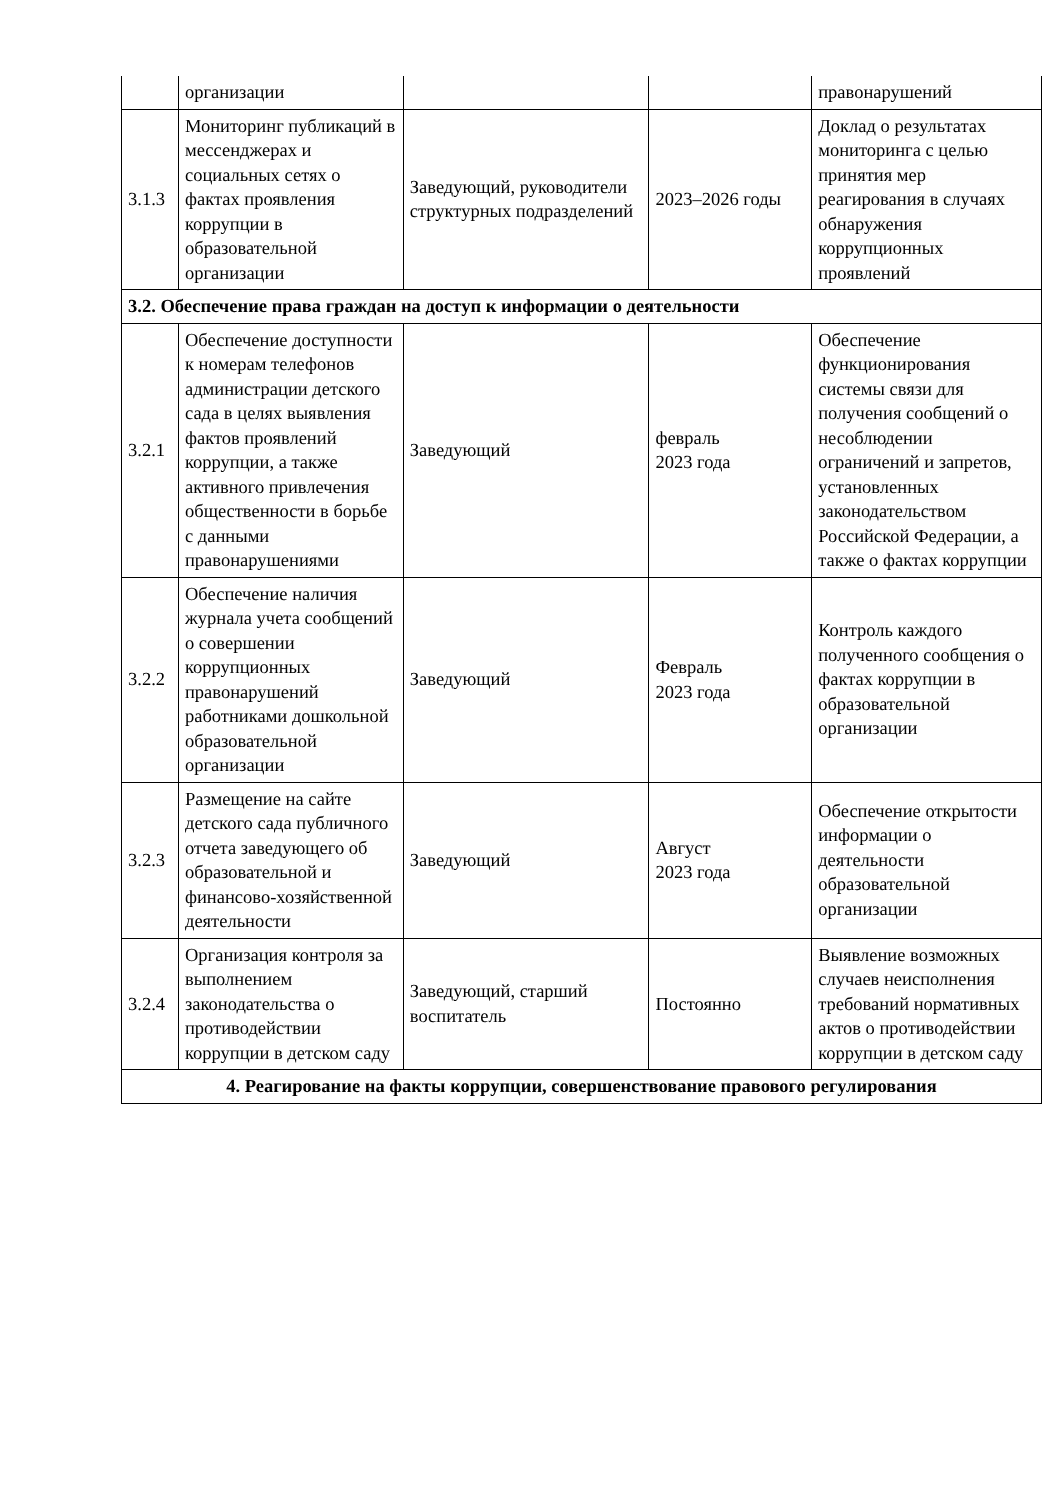| | организации | | | правонарушений |
| 3.1.3 | Мониторинг публикаций в мессенджерах и социальных сетях о фактах проявления коррупции в образовательной организации | Заведующий, руководители структурных подразделений | 2023–2026 годы | Доклад о результатах мониторинга с целью принятия мер реагирования в случаях обнаружения коррупционных проявлений |
| 3.2. Обеспечение права граждан на доступ к информации о деятельности | | | | |
| 3.2.1 | Обеспечение доступности к номерам телефонов администрации детского сада в целях выявления фактов проявлений коррупции, а также активного привлечения общественности в борьбе с данными правонарушениями | Заведующий | февраль 2023 года | Обеспечение функционирования системы связи для получения сообщений о несоблюдении ограничений и запретов, установленных законодательством Российской Федерации, а также о фактах коррупции |
| 3.2.2 | Обеспечение наличия журнала учета сообщений о совершении коррупционных правонарушений работниками дошкольной образовательной организации | Заведующий | Февраль 2023 года | Контроль каждого полученного сообщения о фактах коррупции в образовательной организации |
| 3.2.3 | Размещение на сайте детского сада публичного отчета заведующего об образовательной и финансово-хозяйственной деятельности | Заведующий | Август 2023 года | Обеспечение открытости информации о деятельности образовательной организации |
| 3.2.4 | Организация контроля за выполнением законодательства о противодействии коррупции в детском саду | Заведующий, старший воспитатель | Постоянно | Выявление возможных случаев неисполнения требований нормативных актов о противодействии коррупции в детском саду |
| 4. Реагирование на факты коррупции, совершенствование правового регулирования | | | | |